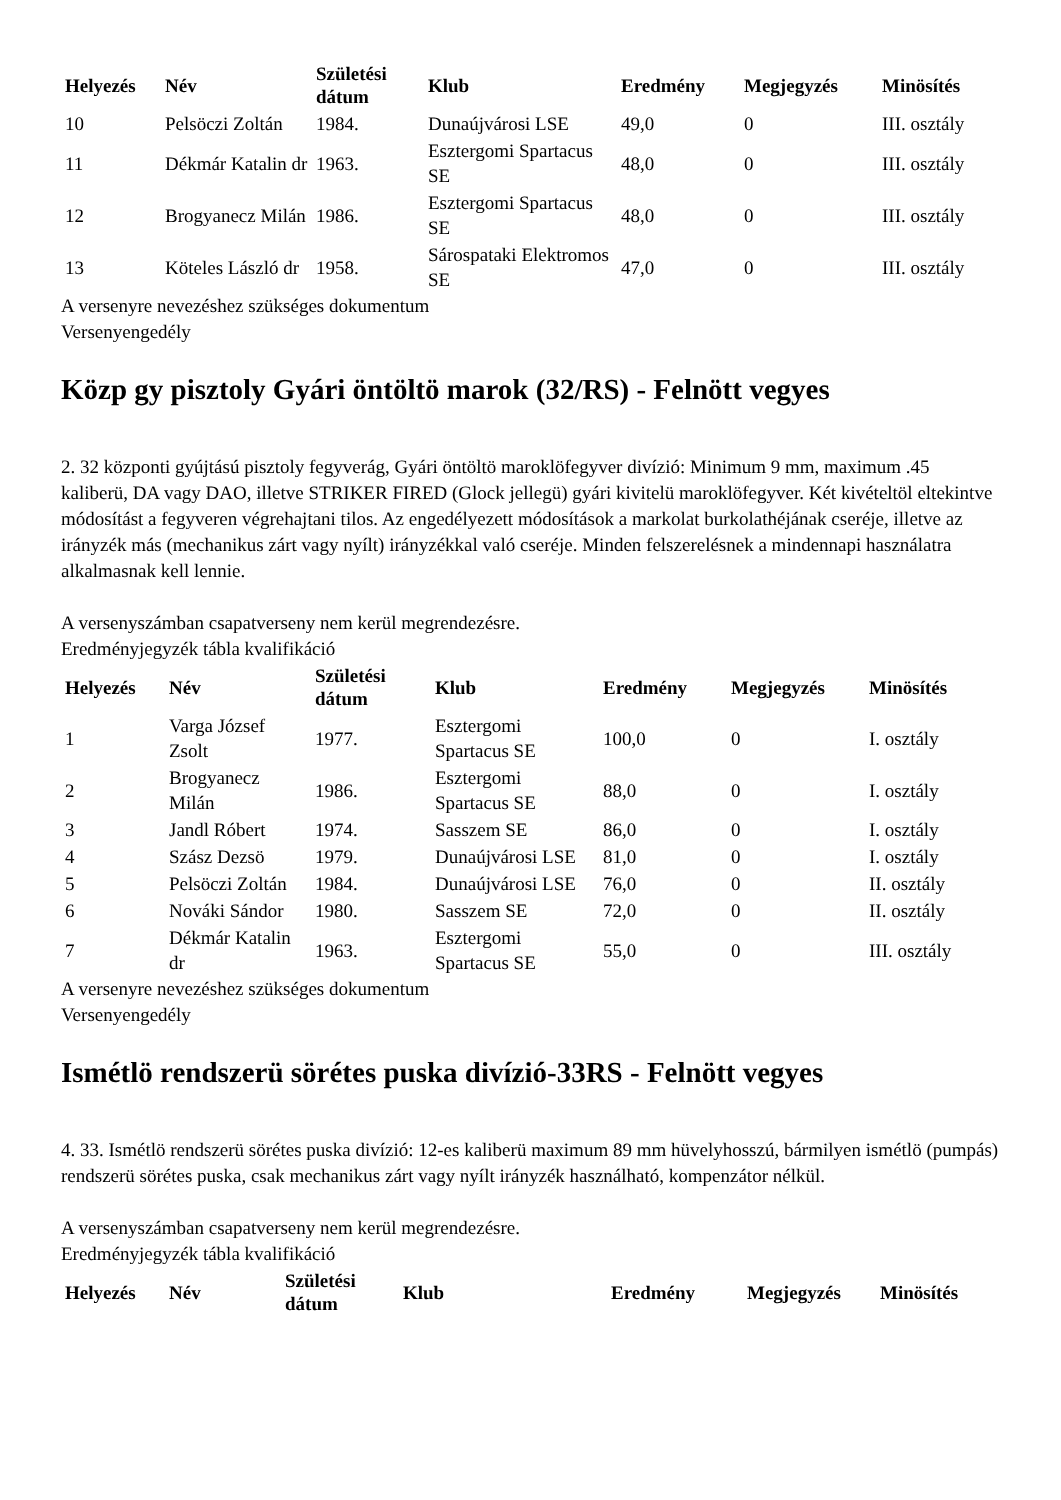| Helyezés | Név | Születési dátum | Klub | Eredmény | Megjegyzés | Minösítés |
| --- | --- | --- | --- | --- | --- | --- |
| 10 | Pelsöczi Zoltán | 1984. | Dunaújvárosi LSE | 49,0 | 0 | III. osztály |
| 11 | Dékmár Katalin dr | 1963. | Esztergomi Spartacus SE | 48,0 | 0 | III. osztály |
| 12 | Brogyanecz Milán | 1986. | Esztergomi Spartacus SE | 48,0 | 0 | III. osztály |
| 13 | Köteles László dr | 1958. | Sárospataki Elektromos SE | 47,0 | 0 | III. osztály |
A versenyre nevezéshez szükséges dokumentum
Versenyengedély
Közp gy pisztoly Gyári öntöltö marok (32/RS) - Felnött vegyes
2. 32 központi gyújtású pisztoly fegyverág, Gyári öntöltö maroklöfegyver divízió: Minimum 9 mm, maximum .45 kaliberü, DA vagy DAO, illetve STRIKER FIRED (Glock jellegü) gyári kivitelü maroklöfegyver. Két kivételtöl eltekintve módosítást a fegyveren végrehajtani tilos. Az engedélyezett módosítások a markolat burkolathéjának cseréje, illetve az irányzék más (mechanikus zárt vagy nyílt) irányzékkal való cseréje. Minden felszerelésnek a mindennapi használatra alkalmasnak kell lennie.
A versenyszámban csapatverseny nem kerül megrendezésre.
Eredményjegyzék tábla kvalifikáció
| Helyezés | Név | Születési dátum | Klub | Eredmény | Megjegyzés | Minösítés |
| --- | --- | --- | --- | --- | --- | --- |
| 1 | Varga József Zsolt | 1977. | Esztergomi Spartacus SE | 100,0 | 0 | I. osztály |
| 2 | Brogyanecz Milán | 1986. | Esztergomi Spartacus SE | 88,0 | 0 | I. osztály |
| 3 | Jandl Róbert | 1974. | Sasszem SE | 86,0 | 0 | I. osztály |
| 4 | Szász Dezsö | 1979. | Dunaújvárosi LSE | 81,0 | 0 | I. osztály |
| 5 | Pelsöczi Zoltán | 1984. | Dunaújvárosi LSE | 76,0 | 0 | II. osztály |
| 6 | Nováki Sándor | 1980. | Sasszem SE | 72,0 | 0 | II. osztály |
| 7 | Dékmár Katalin dr | 1963. | Esztergomi Spartacus SE | 55,0 | 0 | III. osztály |
A versenyre nevezéshez szükséges dokumentum
Versenyengedély
Ismétlö rendszerü sörétes puska divízió-33RS - Felnött vegyes
4. 33. Ismétlö rendszerü sörétes puska divízió: 12-es kaliberü maximum 89 mm hüvelyhosszú, bármilyen ismétlö (pumpás) rendszerü sörétes puska, csak mechanikus zárt vagy nyílt irányzék használható, kompenzátor nélkül.
A versenyszámban csapatverseny nem kerül megrendezésre.
Eredményjegyzék tábla kvalifikáció
| Helyezés | Név | Születési dátum | Klub | Eredmény | Megjegyzés | Minösítés |
| --- | --- | --- | --- | --- | --- | --- |